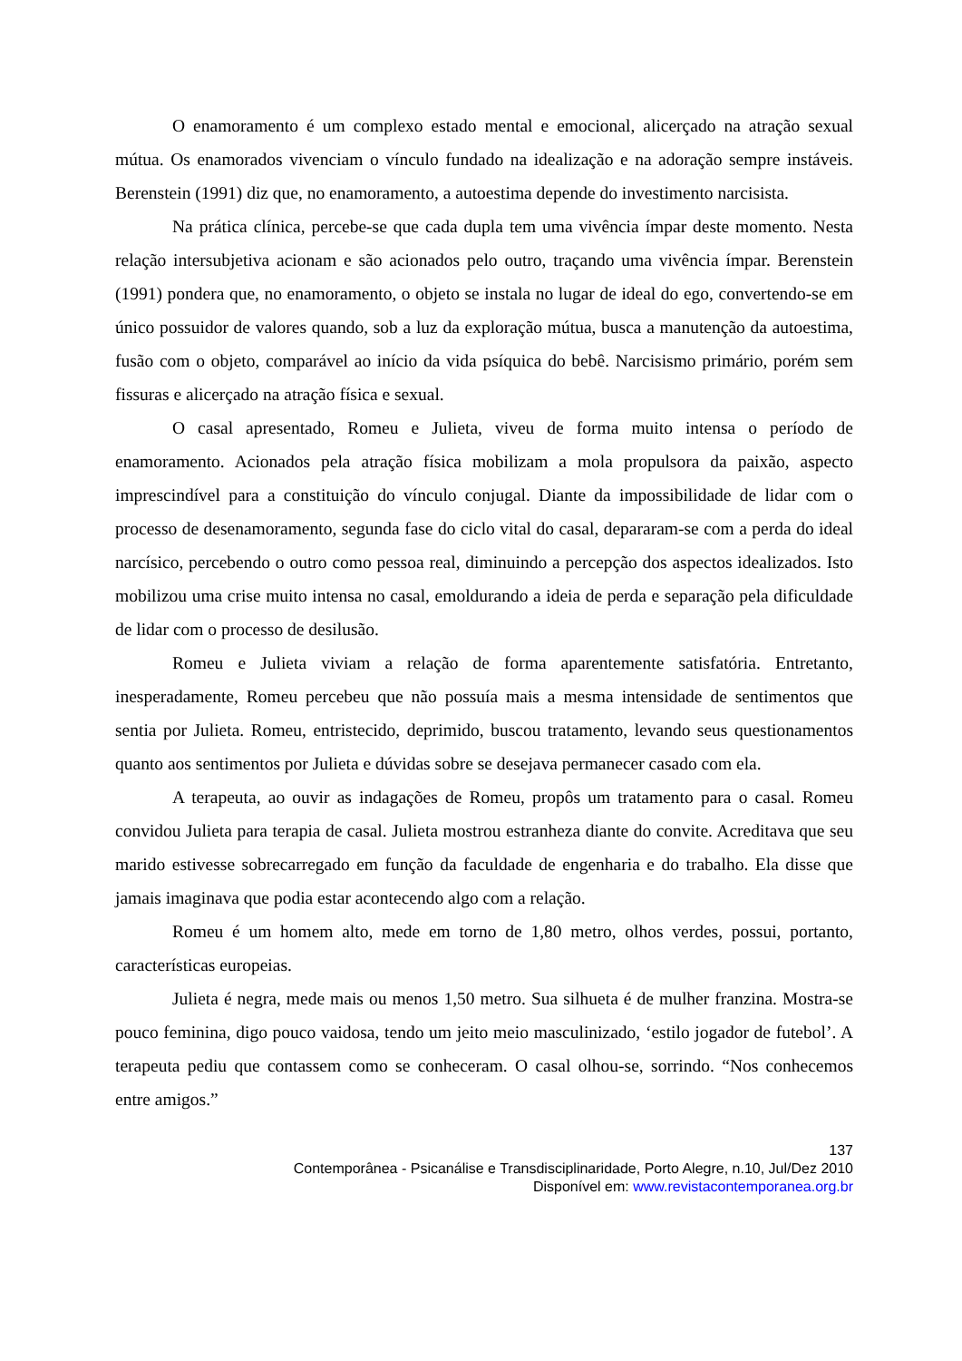O enamoramento é um complexo estado mental e emocional, alicerçado na atração sexual mútua. Os enamorados vivenciam o vínculo fundado na idealização e na adoração sempre instáveis. Berenstein (1991) diz que, no enamoramento, a autoestima depende do investimento narcisista.
Na prática clínica, percebe-se que cada dupla tem uma vivência ímpar deste momento. Nesta relação intersubjetiva acionam e são acionados pelo outro, traçando uma vivência ímpar. Berenstein (1991) pondera que, no enamoramento, o objeto se instala no lugar de ideal do ego, convertendo-se em único possuidor de valores quando, sob a luz da exploração mútua, busca a manutenção da autoestima, fusão com o objeto, comparável ao início da vida psíquica do bebê. Narcisismo primário, porém sem fissuras e alicerçado na atração física e sexual.
O casal apresentado, Romeu e Julieta, viveu de forma muito intensa o período de enamoramento. Acionados pela atração física mobilizam a mola propulsora da paixão, aspecto imprescindível para a constituição do vínculo conjugal. Diante da impossibilidade de lidar com o processo de desenamoramento, segunda fase do ciclo vital do casal, depararam-se com a perda do ideal narcísico, percebendo o outro como pessoa real, diminuindo a percepção dos aspectos idealizados. Isto mobilizou uma crise muito intensa no casal, emoldurando a ideia de perda e separação pela dificuldade de lidar com o processo de desilusão.
Romeu e Julieta viviam a relação de forma aparentemente satisfatória. Entretanto, inesperadamente, Romeu percebeu que não possuía mais a mesma intensidade de sentimentos que sentia por Julieta. Romeu, entristecido, deprimido, buscou tratamento, levando seus questionamentos quanto aos sentimentos por Julieta e dúvidas sobre se desejava permanecer casado com ela.
A terapeuta, ao ouvir as indagações de Romeu, propôs um tratamento para o casal. Romeu convidou Julieta para terapia de casal. Julieta mostrou estranheza diante do convite. Acreditava que seu marido estivesse sobrecarregado em função da faculdade de engenharia e do trabalho. Ela disse que jamais imaginava que podia estar acontecendo algo com a relação.
Romeu é um homem alto, mede em torno de 1,80 metro, olhos verdes, possui, portanto, características europeias.
Julieta é negra, mede mais ou menos 1,50 metro. Sua silhueta é de mulher franzina. Mostra-se pouco feminina, digo pouco vaidosa, tendo um jeito meio masculinizado, ‘estilo jogador de futebol’. A terapeuta pediu que contassem como se conheceram. O casal olhou-se, sorrindo. “Nos conhecemos entre amigos.”
137
Contemporânea - Psicanálise e Transdisciplinaridade, Porto Alegre, n.10, Jul/Dez 2010
Disponível em: www.revistacontemporanea.org.br